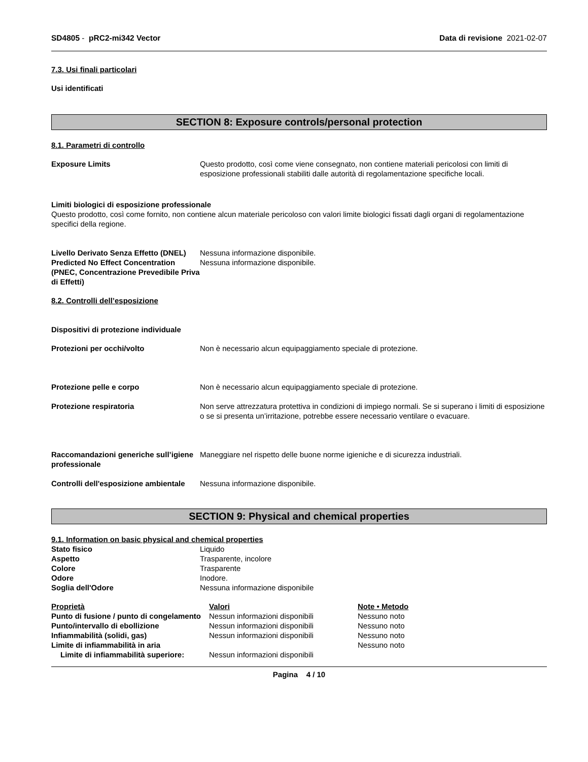SD4805 - pRC2-mi342 Vector Data di revisione 2021-02-07
7.3. Usi finali particolari
Usi identificati
SECTION 8: Exposure controls/personal protection
8.1. Parametri di controllo
| Exposure Limits | Questo prodotto, così come viene consegnato, non contiene materiali pericolosi con limiti di esposizione professionali stabiliti dalle autorità di regolamentazione specifiche locali. |
Limiti biologici di esposizione professionale
Questo prodotto, così come fornito, non contiene alcun materiale pericoloso con valori limite biologici fissati dagli organi di regolamentazione specifici della regione.
| Livello Derivato Senza Effetto (DNEL) | Nessuna informazione disponibile. |
| Predicted No Effect Concentration (PNEC, Concentrazione Prevedibile Priva di Effetti) | Nessuna informazione disponibile. |
8.2. Controlli dell’esposizione
Dispositivi di protezione individuale
| Protezioni per occhi/volto | Non è necessario alcun equipaggiamento speciale di protezione. |
| Protezione pelle e corpo | Non è necessario alcun equipaggiamento speciale di protezione. |
| Protezione respiratoria | Non serve attrezzatura protettiva in condizioni di impiego normali. Se si superano i limiti di esposizione o se si presenta un’irritazione, potrebbe essere necessario ventilare o evacuare. |
| Raccomandazioni generiche sull’igiene professionale | Maneggiare nel rispetto delle buone norme igieniche e di sicurezza industriali. |
| Controlli dell'esposizione ambientale | Nessuna informazione disponibile. |
SECTION 9: Physical and chemical properties
9.1. Information on basic physical and chemical properties
| Stato fisico | Liquido |
| Aspetto | Trasparente, incolore |
| Colore | Trasparente |
| Odore | Inodore. |
| Soglia dell'Odore | Nessuna informazione disponibile |
| Proprietà | Valori | Note • Metodo |
| Punto di fusione / punto di congelamento | Nessun informazioni disponibili | Nessuno noto |
| Punto/intervallo di ebollizione | Nessun informazioni disponibili | Nessuno noto |
| Infiammabilità (solidi, gas) | Nessun informazioni disponibili | Nessuno noto |
| Limite di infiammabilità in aria | | Nessuno noto |
| Limite di infiammabilità superiore: | Nessun informazioni disponibili | |
Pagina 4 / 10